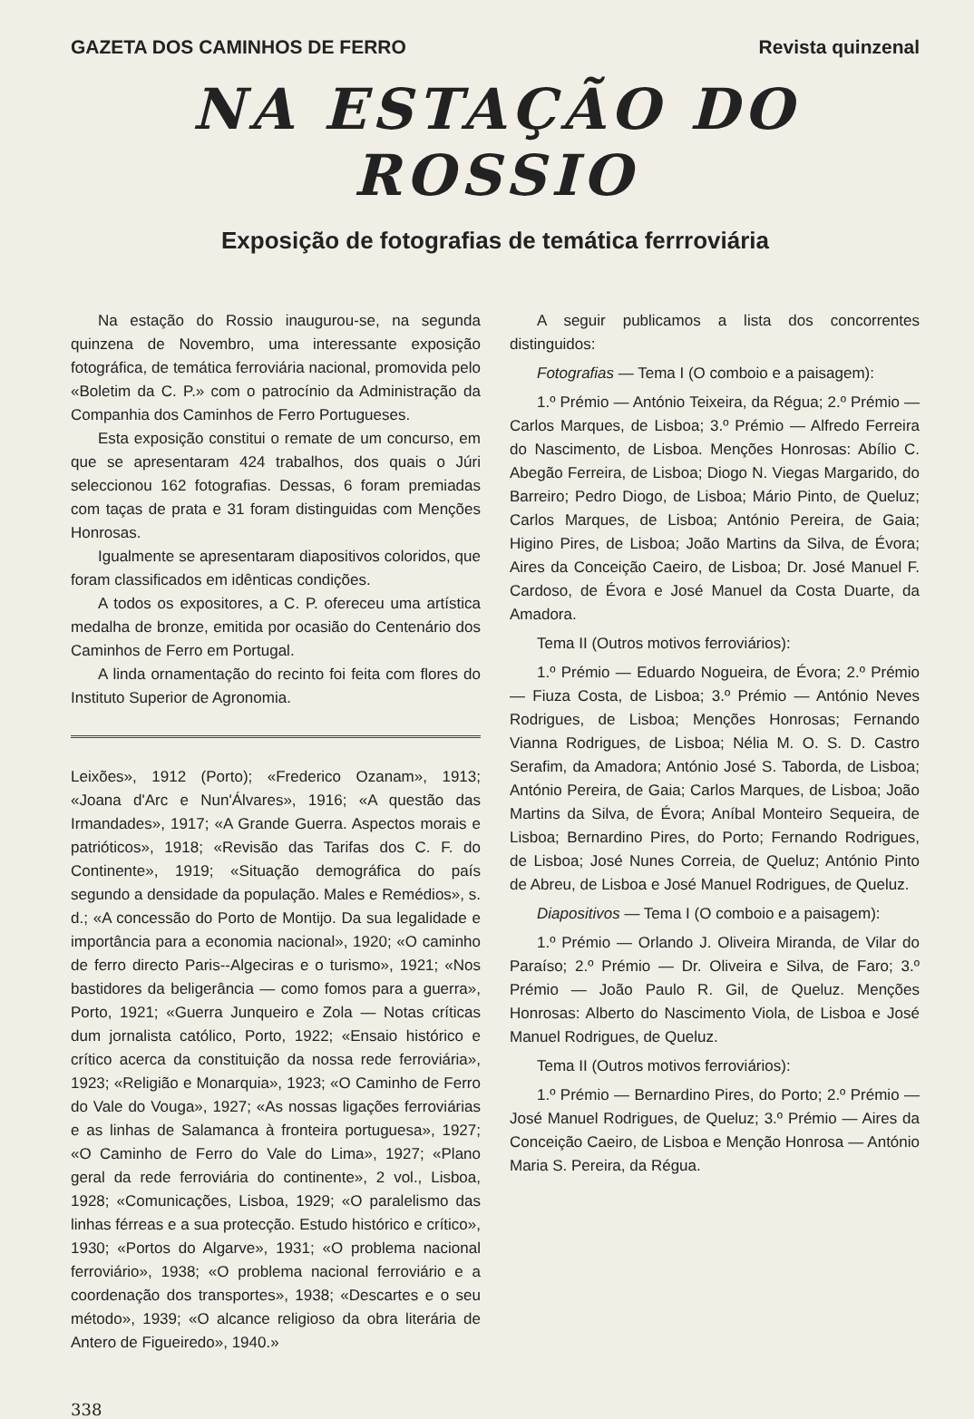GAZETA DOS CAMINHOS DE FERRO Revista quinzenal
NA ESTAÇÃO DO ROSSIO
Exposição de fotografias de temática ferrroviária
Na estação do Rossio inaugurou-se, na segunda quinzena de Novembro, uma interessante exposição fotográfica, de temática ferroviária nacional, promovida pelo «Boletim da C. P.» com o patrocínio da Administração da Companhia dos Caminhos de Ferro Portugueses.
Esta exposição constitui o remate de um concurso, em que se apresentaram 424 trabalhos, dos quais o Júri seleccionou 162 fotografias. Dessas, 6 foram premiadas com taças de prata e 31 foram distinguidas com Menções Honrosas.
Igualmente se apresentaram diapositivos coloridos, que foram classificados em idênticas condições.
A todos os expositores, a C. P. ofereceu uma artística medalha de bronze, emitida por ocasião do Centenário dos Caminhos de Ferro em Portugal.
A linda ornamentação do recinto foi feita com flores do Instituto Superior de Agronomia.
Leixões», 1912 (Porto); «Frederico Ozanam», 1913; «Joana d'Arc e Nun'Álvares», 1916; «A questão das Irmandades», 1917; «A Grande Guerra. Aspectos morais e patrióticos», 1918; «Revisão das Tarifas dos C. F. do Continente», 1919; «Situação demográfica do país segundo a densidade da população. Males e Remédios», s. d.; «A concessão do Porto de Montijo. Da sua legalidade e importância para a economia nacional», 1920; «O caminho de ferro directo Paris--Algeciras e o turismo», 1921; «Nos bastidores da beligerância — como fomos para a guerra», Porto, 1921; «Guerra Junqueiro e Zola — Notas críticas dum jornalista católico, Porto, 1922; «Ensaio histórico e crítico acerca da constituição da nossa rede ferroviária», 1923; «Religião e Monarquia», 1923; «O Caminho de Ferro do Vale do Vouga», 1927; «As nossas ligações ferroviárias e as linhas de Salamanca à fronteira portuguesa», 1927; «O Caminho de Ferro do Vale do Lima», 1927; «Plano geral da rede ferroviária do continente», 2 vol., Lisboa, 1928; «Comunicações, Lisboa, 1929; «O paralelismo das linhas férreas e a sua protecção. Estudo histórico e crítico», 1930; «Portos do Algarve», 1931; «O problema nacional ferroviário», 1938; «O problema nacional ferroviário e a coordenação dos transportes», 1938; «Descartes e o seu método», 1939; «O alcance religioso da obra literária de Antero de Figueiredo», 1940.»
A seguir publicamos a lista dos concorrentes distinguidos:
Fotografias — Tema I (O comboio e a paisagem):
1.º Prémio — António Teixeira, da Régua; 2.º Prémio — Carlos Marques, de Lisboa; 3.º Prémio — Alfredo Ferreira do Nascimento, de Lisboa. Menções Honrosas: Abílio C. Abegão Ferreira, de Lisboa; Diogo N. Viegas Margarido, do Barreiro; Pedro Diogo, de Lisboa; Mário Pinto, de Queluz; Carlos Marques, de Lisboa; António Pereira, de Gaia; Higino Pires, de Lisboa; João Martins da Silva, de Évora; Aires da Conceição Caeiro, de Lisboa; Dr. José Manuel F. Cardoso, de Évora e José Manuel da Costa Duarte, da Amadora.
Tema II (Outros motivos ferroviários):
1.º Prémio — Eduardo Nogueira, de Évora; 2.º Prémio — Fiuza Costa, de Lisboa; 3.º Prémio — António Neves Rodrigues, de Lisboa; Menções Honrosas; Fernando Vianna Rodrigues, de Lisboa; Nélia M. O. S. D. Castro Serafim, da Amadora; António José S. Taborda, de Lisboa; António Pereira, de Gaia; Carlos Marques, de Lisboa; João Martins da Silva, de Évora; Aníbal Monteiro Sequeira, de Lisboa; Bernardino Pires, do Porto; Fernando Rodrigues, de Lisboa; José Nunes Correia, de Queluz; António Pinto de Abreu, de Lisboa e José Manuel Rodrigues, de Queluz.
Diapositivos — Tema I (O comboio e a paisagem):
1.º Prémio — Orlando J. Oliveira Miranda, de Vilar do Paraíso; 2.º Prémio — Dr. Oliveira e Silva, de Faro; 3.º Prémio — João Paulo R. Gil, de Queluz. Menções Honrosas: Alberto do Nascimento Viola, de Lisboa e José Manuel Rodrigues, de Queluz.
Tema II (Outros motivos ferroviários):
1.º Prémio — Bernardino Pires, do Porto; 2.º Prémio — José Manuel Rodrigues, de Queluz; 3.º Prémio — Aires da Conceição Caeiro, de Lisboa e Menção Honrosa — António Maria S. Pereira, da Régua.
338